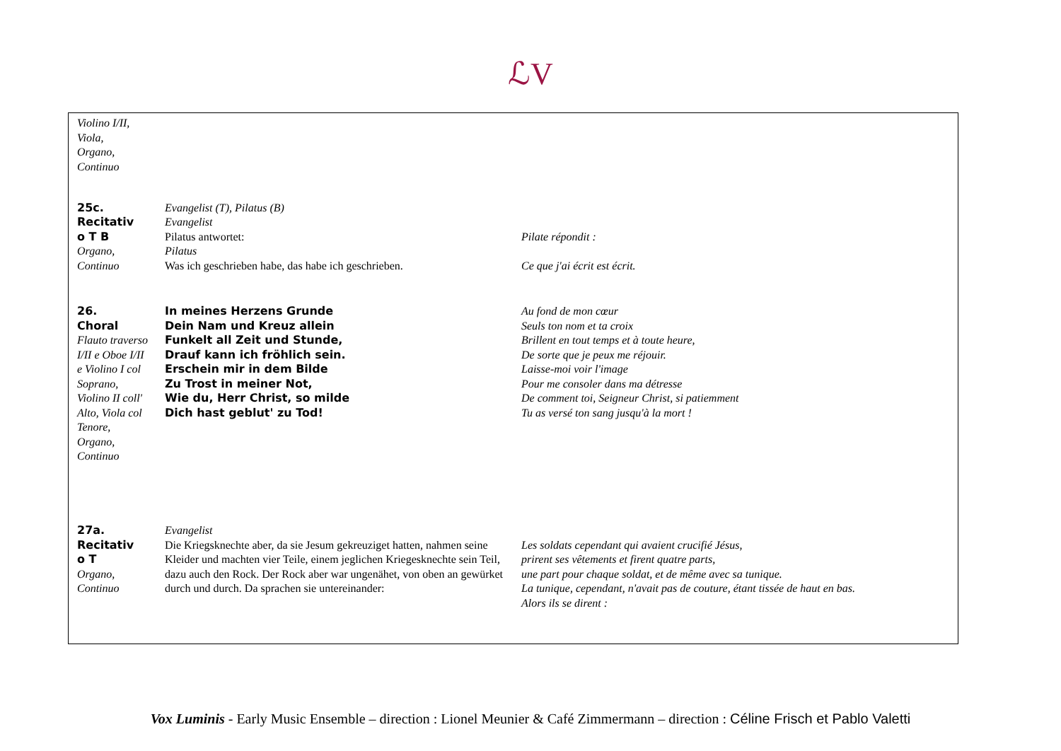ℒV
| Violino I/II, Viola, Organo, Continuo | | |
| 25c. Recitativ o T B Organo, Continuo | Evangelist (T), Pilatus (B) Evangelist Pilatus antwortet: Pilatus Was ich geschrieben habe, das habe ich geschrieben. | Pilate répondit : Ce que j'ai écrit est écrit. |
| 26. Choral Flauto traverso I/II e Oboe I/II e Violino I col Soprano, Violino II coll' Alto, Viola col Tenore, Organo, Continuo | In meines Herzens Grunde Dein Nam und Kreuz allein Funkelt all Zeit und Stunde, Drauf kann ich fröhlich sein. Erschein mir in dem Bilde Zu Trost in meiner Not, Wie du, Herr Christ, so milde Dich hast geblut' zu Tod! | Au fond de mon cœur Seuls ton nom et ta croix Brillent en tout temps et à toute heure, De sorte que je peux me réjouir. Laisse-moi voir l'image Pour me consoler dans ma détresse De comment toi, Seigneur Christ, si patiemment Tu as versé ton sang jusqu'à la mort ! |
| 27a. Recitativ o T Organo, Continuo | Evangelist Die Kriegsknechte aber, da sie Jesum gekreuziget hatten, nahmen seine Kleider und machten vier Teile, einem jeglichen Kriegesknechte sein Teil, dazu auch den Rock. Der Rock aber war ungenähet, von oben an gewürket durch und durch. Da sprachen sie untereinander: | Les soldats cependant qui avaient crucifié Jésus, prirent ses vêtements et firent quatre parts, une part pour chaque soldat, et de même avec sa tunique. La tunique, cependant, n'avait pas de couture, étant tissée de haut en bas. Alors ils se dirent : |
Vox Luminis - Early Music Ensemble – direction : Lionel Meunier & Café Zimmermann – direction : Céline Frisch et Pablo Valetti